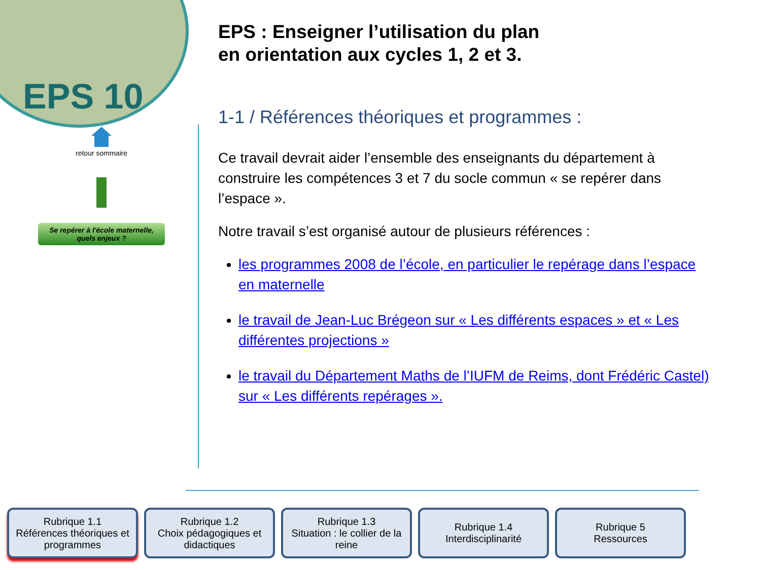EPS 10
retour sommaire
Se repérer à l'école maternelle, quels enjeux ?
EPS : Enseigner l’utilisation du plan
en orientation aux cycles 1, 2 et 3.
1-1 / Références théoriques et programmes :
Ce travail devrait aider l’ensemble des enseignants du département à construire les compétences 3 et 7 du socle commun « se repérer dans l’espace ».
Notre travail s’est organisé autour de plusieurs références :
les programmes 2008 de l’école, en particulier le repérage dans l’espace en maternelle
le travail de Jean-Luc Brégeon sur « Les différents espaces » et « Les différentes projections »
le travail du Département Maths de l’IUFM de Reims, dont Frédéric Castel) sur « Les différents repérages ».
Rubrique 1.1
Références théoriques et programmes
Rubrique 1.2
Choix pédagogiques et didactiques
Rubrique 1.3
Situation : le collier de la reine
Rubrique 1.4
Interdisciplinarité
Rubrique 5
Ressources